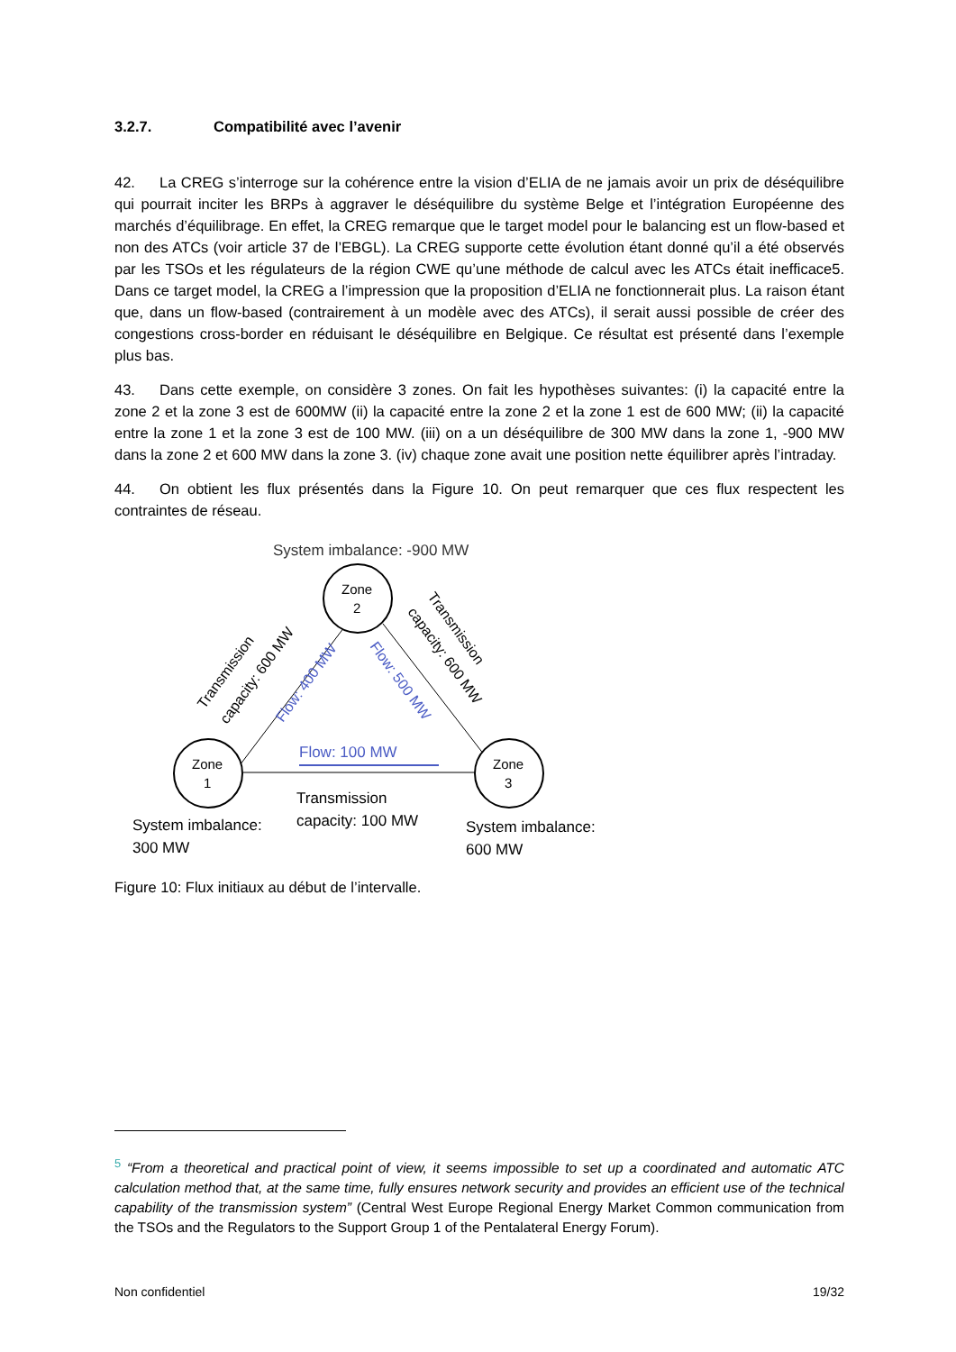3.2.7. Compatibilité avec l’avenir
42. La CREG s’interroge sur la cohérence entre la vision d’ELIA de ne jamais avoir un prix de déséquilibre qui pourrait inciter les BRPs à aggraver le déséquilibre du système Belge et l’intégration Européenne des marchés d’équilibrage. En effet, la CREG remarque que le target model pour le balancing est un flow-based et non des ATCs (voir article 37 de l’EBGL). La CREG supporte cette évolution étant donné qu’il a été observés par les TSOs et les régulateurs de la région CWE qu’une méthode de calcul avec les ATCs était inefficace5. Dans ce target model, la CREG a l’impression que la proposition d’ELIA ne fonctionnerait plus. La raison étant que, dans un flow-based (contrairement à un modèle avec des ATCs), il serait aussi possible de créer des congestions cross-border en réduisant le déséquilibre en Belgique. Ce résultat est présenté dans l’exemple plus bas.
43. Dans cette exemple, on considère 3 zones. On fait les hypothèses suivantes: (i) la capacité entre la zone 2 et la zone 3 est de 600MW (ii) la capacité entre la zone 2 et la zone 1 est de 600 MW; (ii) la capacité entre la zone 1 et la zone 3 est de 100 MW. (iii) on a un déséquilibre de 300 MW dans la zone 1, -900 MW dans la zone 2 et 600 MW dans la zone 3. (iv) chaque zone avait une position nette équilibrer après l’intraday.
44. On obtient les flux présentés dans la Figure 10. On peut remarquer que ces flux respectent les contraintes de réseau.
System imbalance: -900 MW
Zone
2
Zone
1
Zone
3
Transmission
capacity: 600 MW
Transmission
capacity: 600 MW
Flow: 400 MW
Flow: 500 MW
Flow: 100 MW
Transmission
capacity: 100 MW
System imbalance:
300 MW
System imbalance:
600 MW
Figure 10: Flux initiaux au début de l’intervalle.
<sup>5</sup> “From a theoretical and practical point of view, it seems impossible to set up a coordinated and automatic ATC calculation method that, at the same time, fully ensures network security and provides an efficient use of the technical capability of the transmission system” (Central West Europe Regional Energy Market Common communication from the TSOs and the Regulators to the Support Group 1 of the Pentalateral Energy Forum).
Non confidentiel 19/32